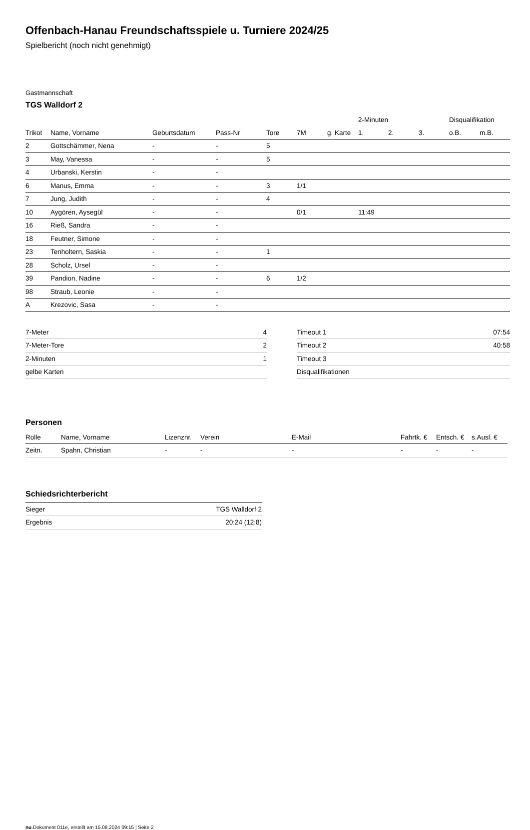Offenbach-Hanau Freundschaftsspiele u. Turniere 2024/25
Spielbericht (noch nicht genehmigt)
Gastmannschaft
TGS Walldorf 2
| | | | | | | | 2-Minuten | | | Disqualifikation | |
| --- | --- | --- | --- | --- | --- | --- | --- | --- | --- | --- | --- |
| Trikot | Name, Vorname | Geburtsdatum | Pass-Nr | Tore | 7M | g. Karte | 1. | 2. | 3. | o.B. | m.B. |
| 2 | Gottschämmer, Nena | - | - | 5 | | | | | | | |
| 3 | May, Vanessa | - | - | 5 | | | | | | | |
| 4 | Urbanski, Kerstin | - | - | | | | | | | | |
| 6 | Manus, Emma | - | - | 3 | 1/1 | | | | | | |
| 7 | Jung, Judith | - | - | 4 | | | | | | | |
| 10 | Aygören, Aysegül | - | - | | 0/1 | | 11:49 | | | | |
| 16 | Rieß, Sandra | - | - | | | | | | | | |
| 18 | Feutner, Simone | - | - | | | | | | | | |
| 23 | Tenholtern, Saskia | - | - | 1 | | | | | | | |
| 28 | Scholz, Ursel | - | - | | | | | | | | |
| 39 | Pandion, Nadine | - | - | 6 | 1/2 | | | | | | |
| 98 | Straub, Leonie | - | - | | | | | | | | |
| A | Krezovic, Sasa | - | - | | | | | | | | |
| 7-Meter | 4 |
| 7-Meter-Tore | 2 |
| 2-Minuten | 1 |
| gelbe Karten | |
| Timeout 1 | 07:54 |
| Timeout 2 | 40:58 |
| Timeout 3 | |
| Disqualifikationen | |
Personen
| Rolle | Name, Vorname | Lizenznr. | Verein | E-Mail | Fahrtk. € | Entsch. € | s.Ausl. € |
| --- | --- | --- | --- | --- | --- | --- | --- |
| Zeitn. | Spahn, Christian | - | - | - | - | - | - |
Schiedsrichterbericht
| Sieger | TGS Walldorf 2 |
| Ergebnis | 20:24 (12:8) |
nu.Dokument 011e, erstellt am 15.08.2024 09:15 | Seite 2